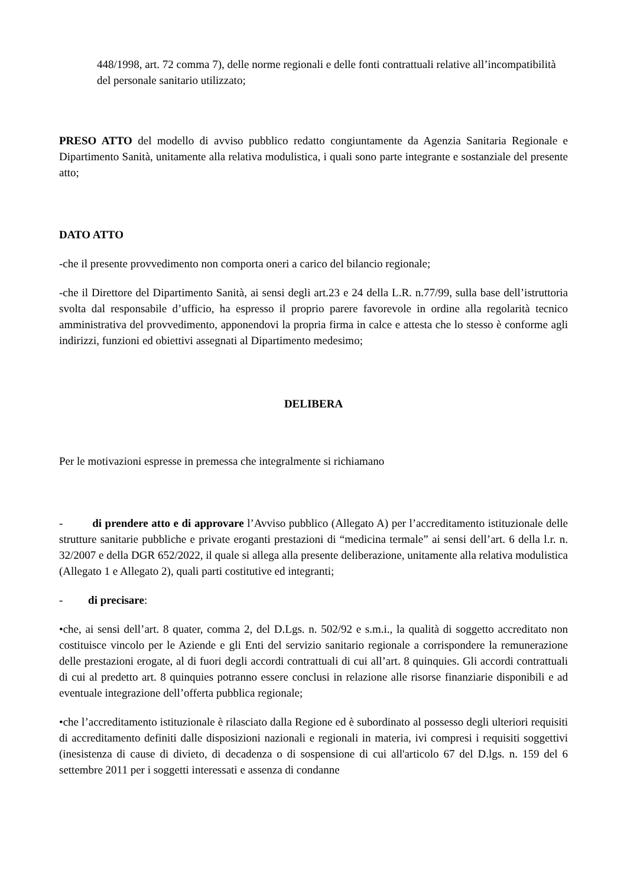448/1998, art. 72 comma 7), delle norme regionali e delle fonti contrattuali relative all’incompatibilità del personale sanitario utilizzato;
PRESO ATTO del modello di avviso pubblico redatto congiuntamente da Agenzia Sanitaria Regionale e Dipartimento Sanità, unitamente alla relativa modulistica, i quali sono parte integrante e sostanziale del presente atto;
DATO ATTO
-che il presente provvedimento non comporta oneri a carico del bilancio regionale;
-che il Direttore del Dipartimento Sanità, ai sensi degli art.23 e 24 della L.R. n.77/99, sulla base dell’istruttoria svolta dal responsabile d’ufficio, ha espresso il proprio parere favorevole in ordine alla regolarità tecnico amministrativa del provvedimento, apponendovi la propria firma in calce e attesta che lo stesso è conforme agli indirizzi, funzioni ed obiettivi assegnati al Dipartimento medesimo;
DELIBERA
Per le motivazioni espresse in premessa che integralmente si richiamano
- di prendere atto e di approvare l’Avviso pubblico (Allegato A) per l’accreditamento istituzionale delle strutture sanitarie pubbliche e private eroganti prestazioni di “medicina termale” ai sensi dell’art. 6 della l.r. n. 32/2007 e della DGR 652/2022, il quale si allega alla presente deliberazione, unitamente alla relativa modulistica (Allegato 1 e Allegato 2), quali parti costitutive ed integranti;
- di precisare:
•che, ai sensi dell’art. 8 quater, comma 2, del D.Lgs. n. 502/92 e s.m.i., la qualità di soggetto accreditato non costituisce vincolo per le Aziende e gli Enti del servizio sanitario regionale a corrispondere la remunerazione delle prestazioni erogate, al di fuori degli accordi contrattuali di cui all’art. 8 quinquies. Gli accordi contrattuali di cui al predetto art. 8 quinquies potranno essere conclusi in relazione alle risorse finanziarie disponibili e ad eventuale integrazione dell’offerta pubblica regionale;
•che l’accreditamento istituzionale è rilasciato dalla Regione ed è subordinato al possesso degli ulteriori requisiti di accreditamento definiti dalle disposizioni nazionali e regionali in materia, ivi compresi i requisiti soggettivi (inesistenza di cause di divieto, di decadenza o di sospensione di cui all'articolo 67 del D.lgs. n. 159 del 6 settembre 2011 per i soggetti interessati e assenza di condanne